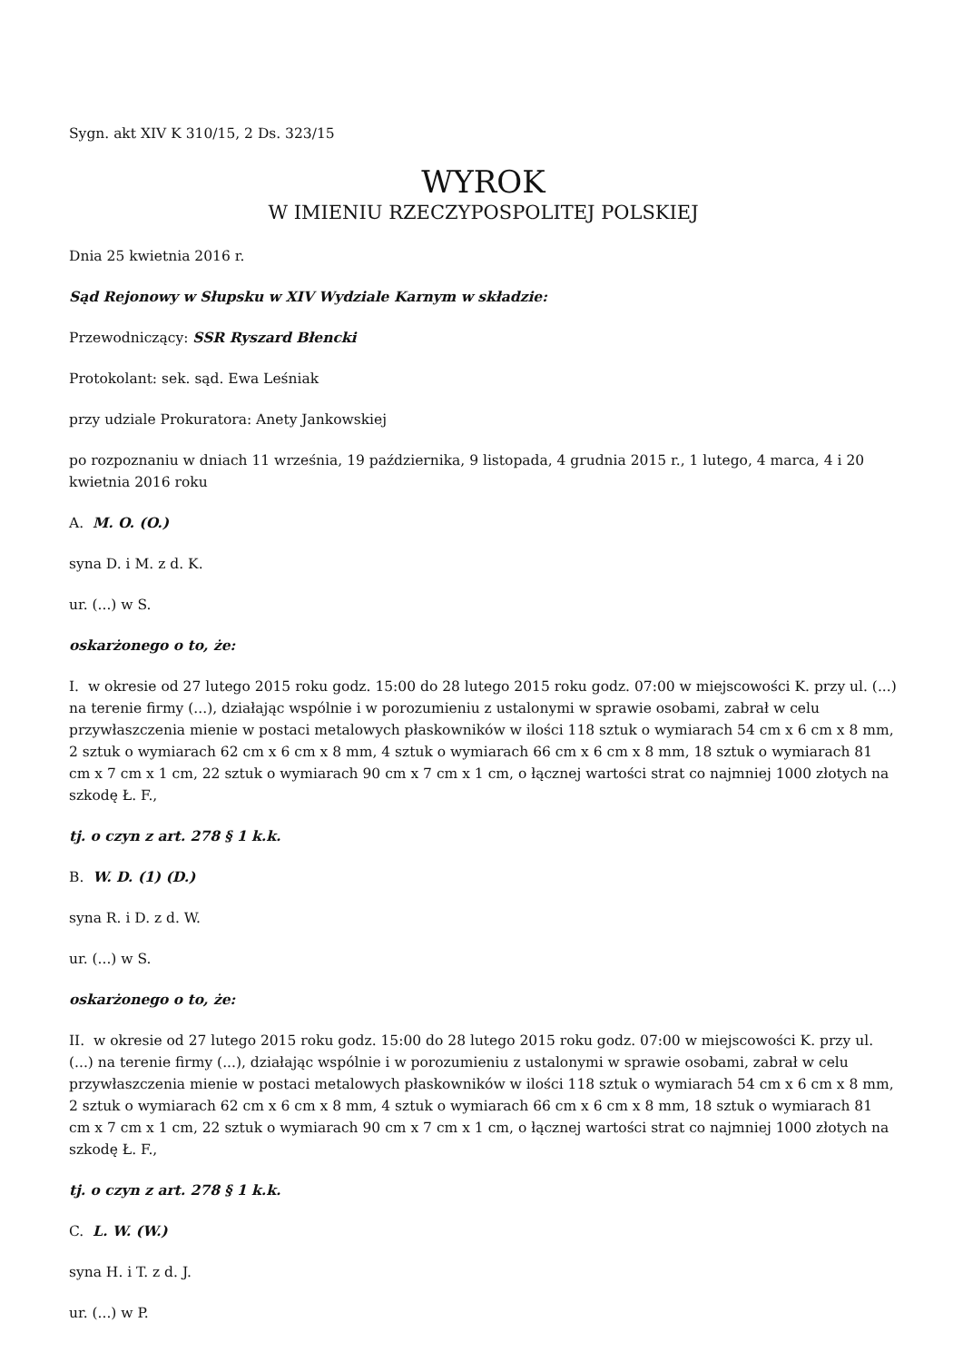Sygn. akt XIV K 310/15, 2 Ds. 323/15
WYROK
W IMIENIU RZECZYPOSPOLITEJ POLSKIEJ
Dnia 25 kwietnia 2016 r.
Sąd Rejonowy w Słupsku w XIV Wydziale Karnym w składzie:
Przewodniczący: SSR Ryszard Błencki
Protokolant: sek. sąd. Ewa Leśniak
przy udziale Prokuratora: Anety Jankowskiej
po rozpoznaniu w dniach 11 września, 19 października, 9 listopada, 4 grudnia 2015 r., 1 lutego, 4 marca, 4 i 20 kwietnia 2016 roku
A. M. O. (O.)
syna D. i M. z d. K.
ur. (...) w S.
oskarżonego o to, że:
I. w okresie od 27 lutego 2015 roku godz. 15:00 do 28 lutego 2015 roku godz. 07:00 w miejscowości K. przy ul. (...) na terenie firmy (...), działając wspólnie i w porozumieniu z ustalonymi w sprawie osobami, zabrał w celu przywłaszczenia mienie w postaci metalowych płaskowników w ilości 118 sztuk o wymiarach 54 cm x 6 cm x 8 mm, 2 sztuk o wymiarach 62 cm x 6 cm x 8 mm, 4 sztuk o wymiarach 66 cm x 6 cm x 8 mm, 18 sztuk o wymiarach 81 cm x 7 cm x 1 cm, 22 sztuk o wymiarach 90 cm x 7 cm x 1 cm, o łącznej wartości strat co najmniej 1000 złotych na szkodę Ł. F.,
tj. o czyn z art. 278 § 1 k.k.
B. W. D. (1) (D.)
syna R. i D. z d. W.
ur. (...) w S.
oskarżonego o to, że:
II. w okresie od 27 lutego 2015 roku godz. 15:00 do 28 lutego 2015 roku godz. 07:00 w miejscowości K. przy ul. (...) na terenie firmy (...), działając wspólnie i w porozumieniu z ustalonymi w sprawie osobami, zabrał w celu przywłaszczenia mienie w postaci metalowych płaskowników w ilości 118 sztuk o wymiarach 54 cm x 6 cm x 8 mm, 2 sztuk o wymiarach 62 cm x 6 cm x 8 mm, 4 sztuk o wymiarach 66 cm x 6 cm x 8 mm, 18 sztuk o wymiarach 81 cm x 7 cm x 1 cm, 22 sztuk o wymiarach 90 cm x 7 cm x 1 cm, o łącznej wartości strat co najmniej 1000 złotych na szkodę Ł. F.,
tj. o czyn z art. 278 § 1 k.k.
C. L. W. (W.)
syna H. i T. z d. J.
ur. (...) w P.